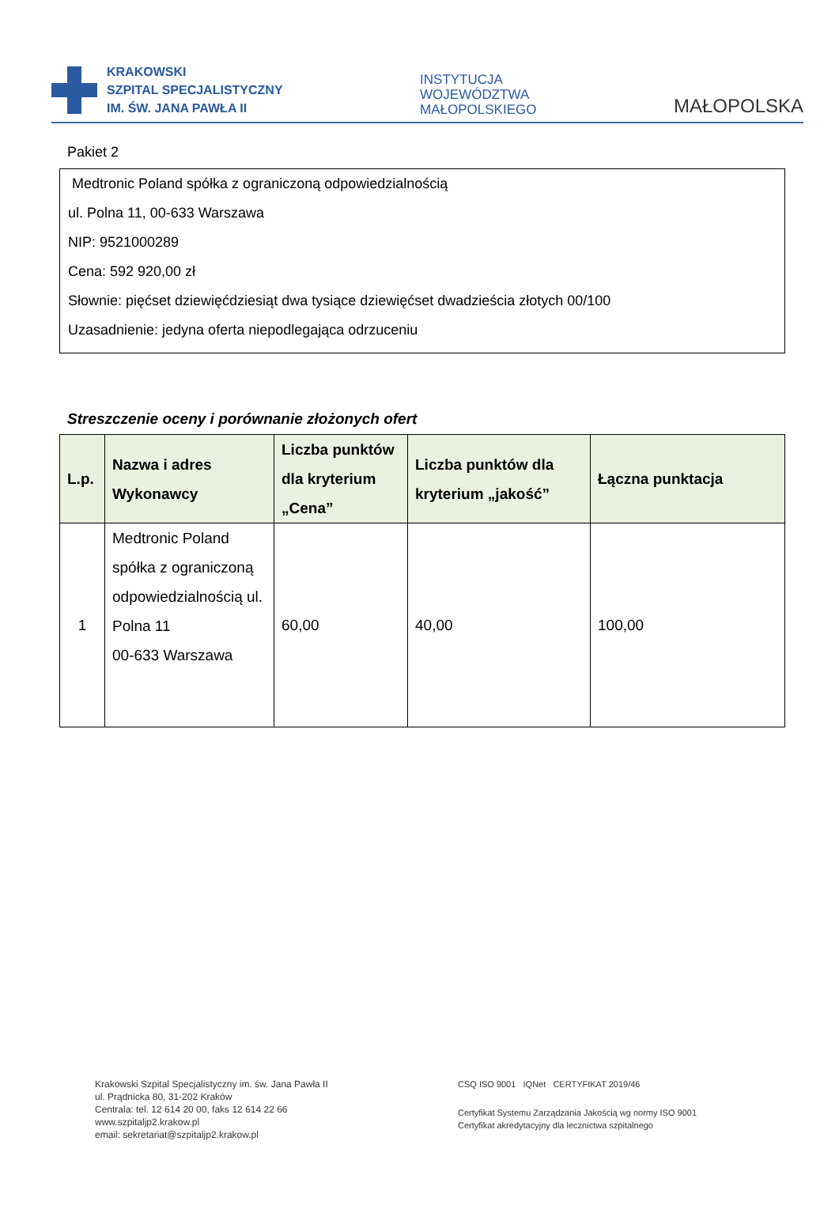KRAKOWSKI
SZPITAL SPECJALISTYCZNY
IM. ŚW. JANA PAWŁA II
INSTYTUCJA
WOJEWÓDZTWA
MAŁOPOLSKIEGO
MAŁOPOLSKA
Pakiet 2
Medtronic Poland spółka z ograniczoną odpowiedzialnością
ul. Polna 11, 00-633 Warszawa
NIP: 9521000289
Cena: 592 920,00 zł
Słownie: pięćset dziewięćdziesiąt dwa tysiące dziewięćset dwadzieścia złotych 00/100
Uzasadnienie: jedyna oferta niepodlegająca odrzuceniu
Streszczenie oceny i porównanie złożonych ofert
| L.p. | Nazwa i adres Wykonawcy | Liczba punktów dla kryterium „Cena” | Liczba punktów dla kryterium „jakość” | Łączna punktacja |
| --- | --- | --- | --- | --- |
| 1 | Medtronic Poland spółka z ograniczoną odpowiedzialnością ul. Polna 11 00-633 Warszawa | 60,00 | 40,00 | 100,00 |
Krakowski Szpital Specjalistyczny im. św. Jana Pawła II
ul. Prądnicka 80, 31-202 Kraków
Centrala: tel. 12 614 20 00, faks 12 614 22 66
www.szpitaljp2.krakow.pl
email: sekretariat@szpitaljp2.krakow.pl
CSQ ISO 9001 IQNet CERTYFIKAT 2019/46
Certyfikat Systemu Zarządzania Jakością wg normy ISO 9001
Certyfikat akredytacyjny dla lecznictwa szpitalnego